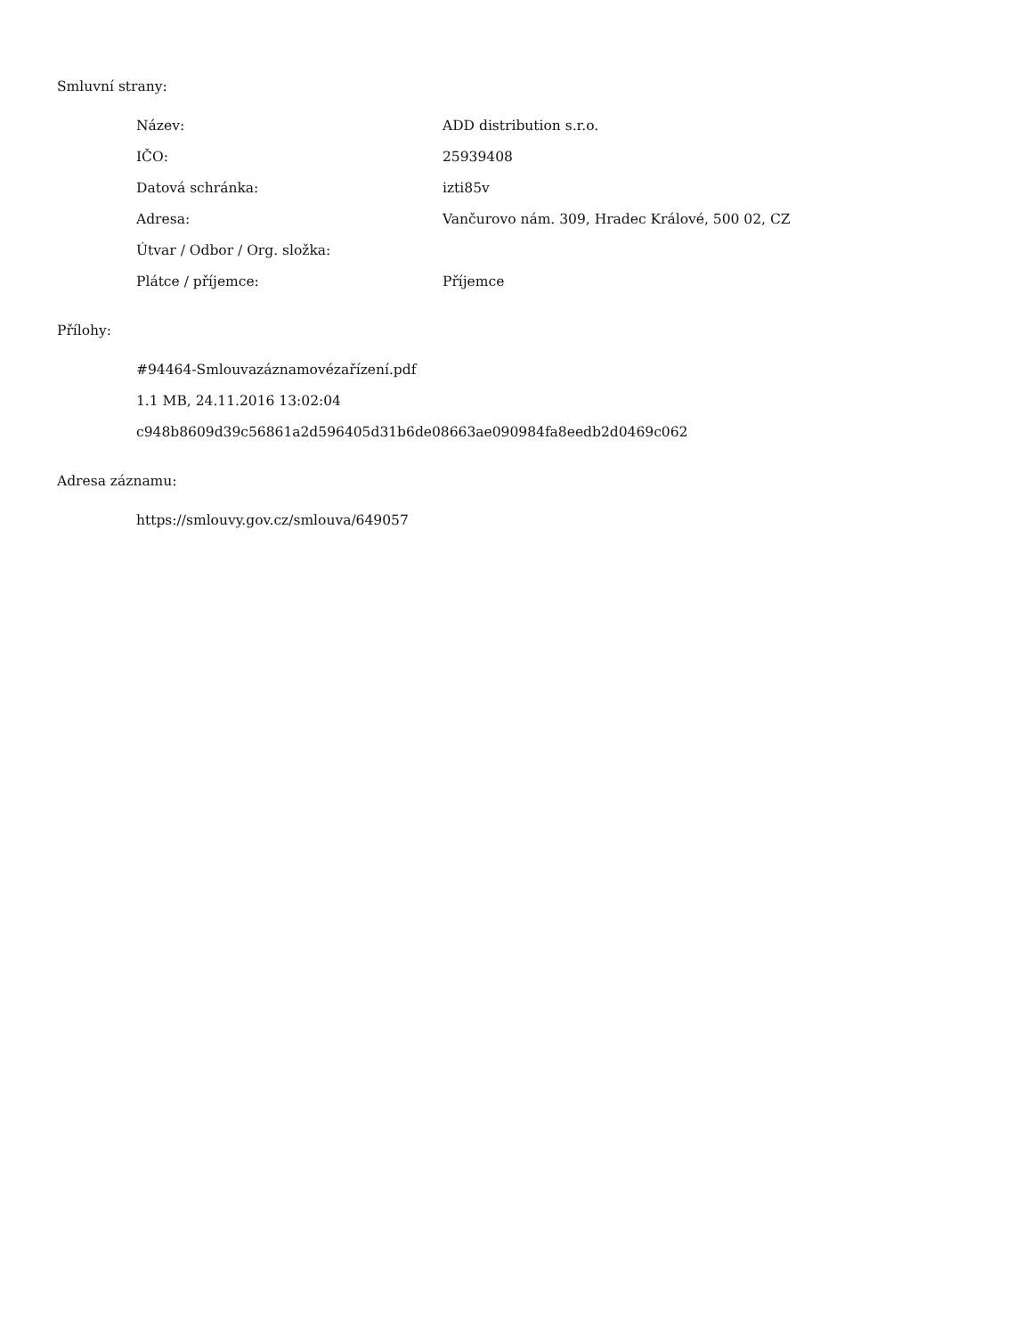Smluvní strany:
| Název: | ADD distribution s.r.o. |
| IČO: | 25939408 |
| Datová schránka: | izti85v |
| Adresa: | Vančurovo nám. 309, Hradec Králové, 500 02, CZ |
| Útvar / Odbor / Org. složka: | |
| Plátce / příjemce: | Příjemce |
Přílohy:
#94464-Smlouvazáznamovézařízení.pdf
1.1 MB, 24.11.2016 13:02:04
c948b8609d39c56861a2d596405d31b6de08663ae090984fa8eedb2d0469c062
Adresa záznamu:
https://smlouvy.gov.cz/smlouva/649057